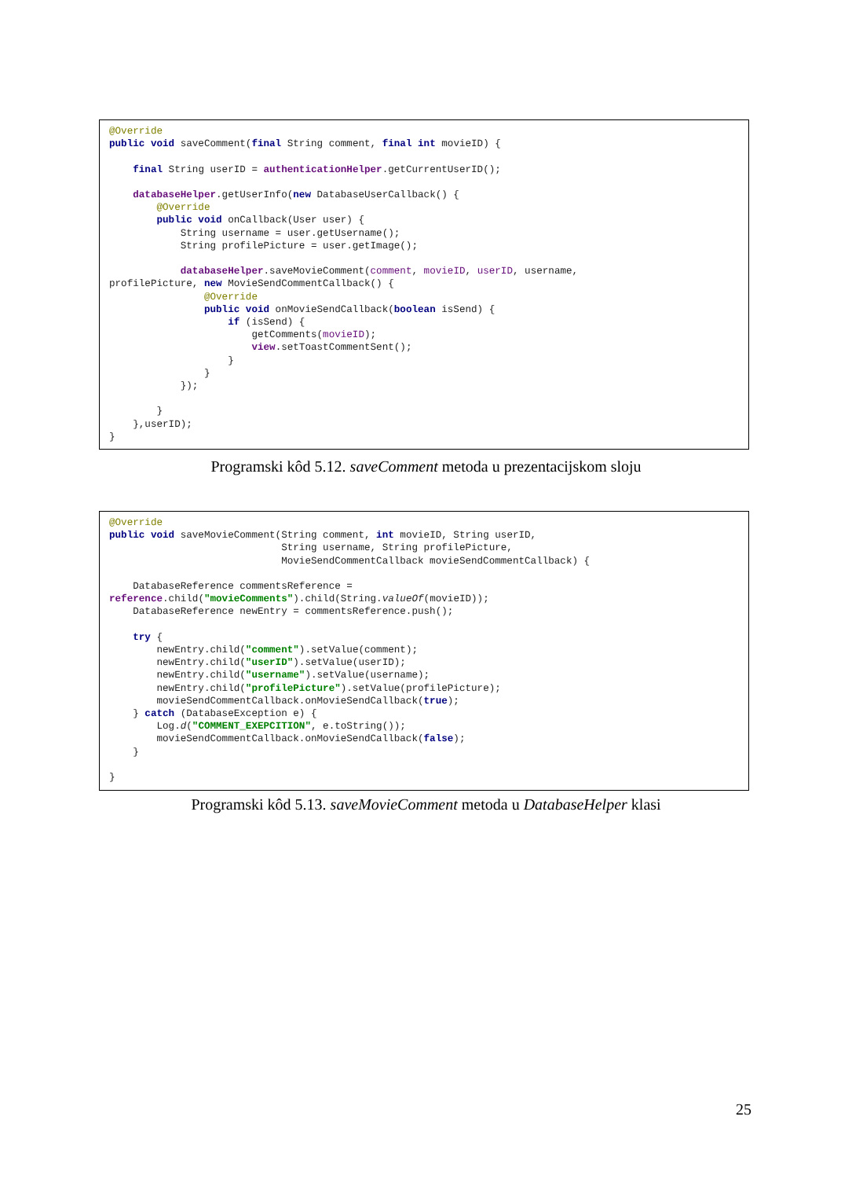@Override
public void saveComment(final String comment, final int movieID) {

    final String userID = authenticationHelper.getCurrentUserID();

    databaseHelper.getUserInfo(new DatabaseUserCallback() {
        @Override
        public void onCallback(User user) {
            String username = user.getUsername();
            String profilePicture = user.getImage();

            databaseHelper.saveMovieComment(comment, movieID, userID, username,
profilePicture, new MovieSendCommentCallback() {
                @Override
                public void onMovieSendCallback(boolean isSend) {
                    if (isSend) {
                        getComments(movieID);
                        view.setToastCommentSent();
                    }
                }
            });

        }
    },userID);
}
Programski kôd 5.12. saveComment metoda u prezentacijskom sloju
@Override
public void saveMovieComment(String comment, int movieID, String userID,
                             String username, String profilePicture,
                             MovieSendCommentCallback movieSendCommentCallback) {

    DatabaseReference commentsReference =
reference.child("movieComments").child(String.valueOf(movieID));
    DatabaseReference newEntry = commentsReference.push();

    try {
        newEntry.child("comment").setValue(comment);
        newEntry.child("userID").setValue(userID);
        newEntry.child("username").setValue(username);
        newEntry.child("profilePicture").setValue(profilePicture);
        movieSendCommentCallback.onMovieSendCallback(true);
    } catch (DatabaseException e) {
        Log.d("COMMENT_EXEPCITION", e.toString());
        movieSendCommentCallback.onMovieSendCallback(false);
    }

}
Programski kôd 5.13. saveMovieComment metoda u DatabaseHelper klasi
25